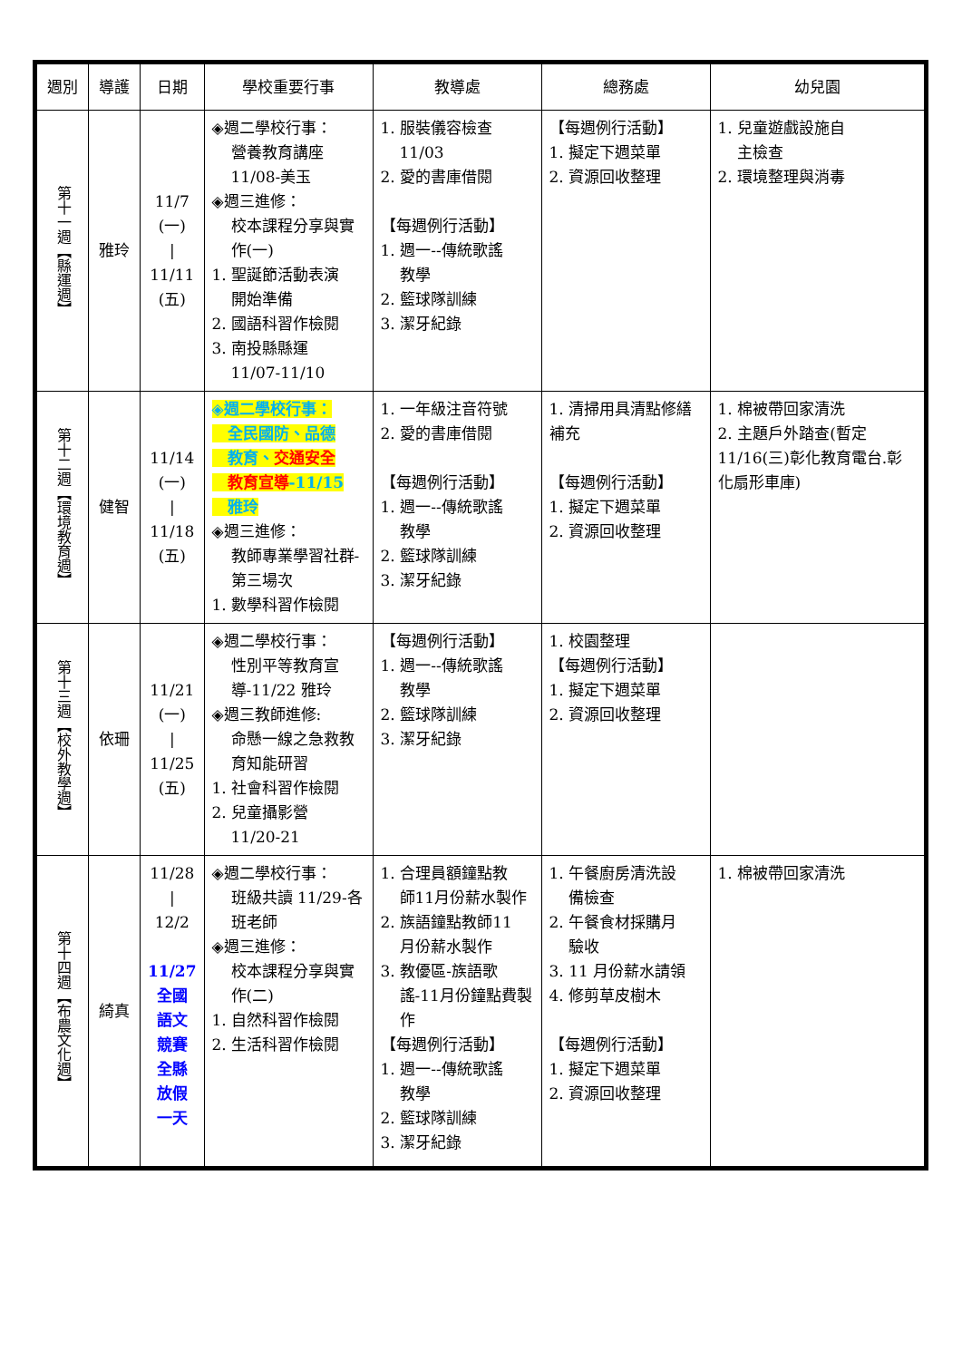| 週別 | 導護 | 日期 | 學校重要行事 | 教導處 | 總務處 | 幼兒園 |
| --- | --- | --- | --- | --- | --- | --- |
| 第十一週【縣運週】 | 雅玲 | 11/7 (一) / 11/11 (五) | ◈週二學校行事： 營養教育講座 11/08-美玉 ◈週三進修： 校本課程分享與實作(一) 1. 聖誕節活動表演 開始準備 2. 國語科習作檢閱 3. 南投縣縣運 11/07-11/10 | 1. 服裝儀容檢查 11/03 2. 愛的書庫借閱 【每週例行活動】 1. 週一--傳統歌謠 教學 2. 籃球隊訓練 3. 潔牙紀錄 | 【每週例行活動】 1. 擬定下週菜單 2. 資源回收整理 | 1. 兒童遊戲設施自 主檢查 2. 環境整理與消毒 |
| 第十二週【環境教育週】 | 健智 | 11/14 (一) / 11/18 (五) | ◈週二學校行事： 全民國防、品德 教育、 交通安全 教育宣導 -11/15 雅玲 ◈週三進修： 教師專業學習社群-第三場次 1. 數學科習作檢閱 | 1. 一年級注音符號 2. 愛的書庫借閱 【每週例行活動】 1. 週一--傳統歌謠 教學 2. 籃球隊訓練 3. 潔牙紀錄 | 1. 清掃用具清點修繕補充 【每週例行活動】 1. 擬定下週菜單 2. 資源回收整理 | 1. 棉被帶回家清洗 2. 主題戶外踏查(暫定11/16(三)彰化教育電台.彰化扇形車庫) |
| 第十三週【校外教學週】 | 依珊 | 11/21 (一) / 11/25 (五) | ◈週二學校行事： 性別平等教育宣導-11/22 雅玲 ◈週三教師進修: 命懸一線之急救教育知能研習 1. 社會科習作檢閱 2. 兒童攝影營 11/20-21 | 【每週例行活動】 1. 週一--傳統歌謠 教學 2. 籃球隊訓練 3. 潔牙紀錄 | 1. 校園整理 【每週例行活動】 1. 擬定下週菜單 2. 資源回收整理 | |
| 第十四週【布農文化週】 | 綺真 | 11/28 / 12/2 11/27 全國 語文 競賽 全縣 放假 一天 | ◈週二學校行事： 班級共讀 11/29-各班老師 ◈週三進修： 校本課程分享與實作(二) 1. 自然科習作檢閱 2. 生活科習作檢閱 | 1. 合理員額鐘點教 師11月份薪水製作 2. 族語鐘點教師11 月份薪水製作 3. 教優區-族語歌 謠-11月份鐘點費製作 【每週例行活動】 1. 週一--傳統歌謠 教學 2. 籃球隊訓練 3. 潔牙紀錄 | 1. 午餐廚房清洗設 備檢查 2. 午餐食材採購月 驗收 3. 11 月份薪水請領 4. 修剪草皮樹木 【每週例行活動】 1. 擬定下週菜單 2. 資源回收整理 | 1. 棉被帶回家清洗 |